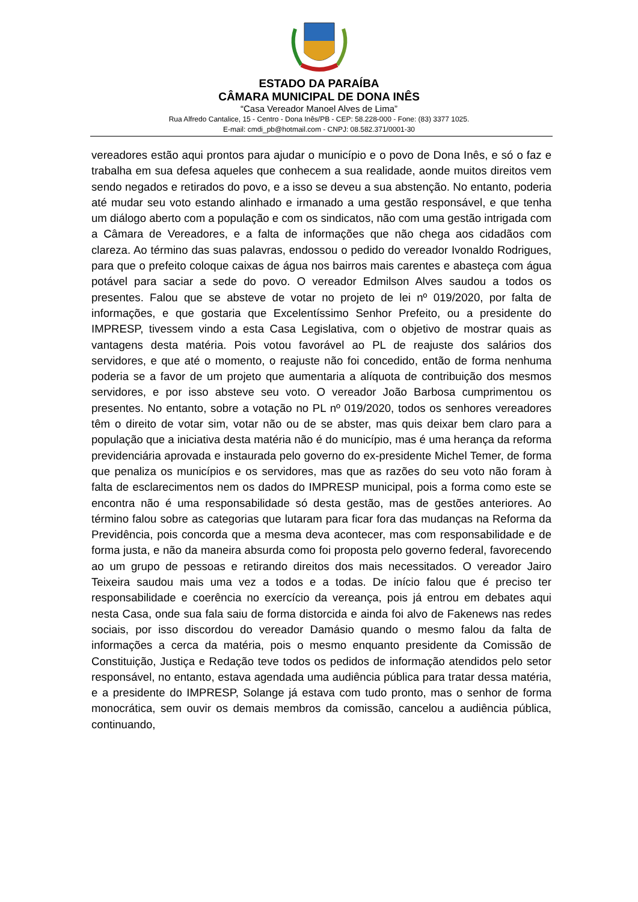ESTADO DA PARAÍBA
CÂMARA MUNICIPAL DE DONA INÊS
“Casa Vereador Manoel Alves de Lima”
Rua Alfredo Cantalice, 15 - Centro - Dona Inês/PB - CEP: 58.228-000 - Fone: (83) 3377 1025.
E-mail: cmdi_pb@hotmail.com - CNPJ: 08.582.371/0001-30
vereadores estão aqui prontos para ajudar o município e o povo de Dona Inês, e só o faz e trabalha em sua defesa aqueles que conhecem a sua realidade, aonde muitos direitos vem sendo negados e retirados do povo, e a isso se deveu a sua abstenção. No entanto, poderia até mudar seu voto estando alinhado e irmanado a uma gestão responsável, e que tenha um diálogo aberto com a população e com os sindicatos, não com uma gestão intrigada com a Câmara de Vereadores, e a falta de informações que não chega aos cidadãos com clareza. Ao término das suas palavras, endossou o pedido do vereador Ivonaldo Rodrigues, para que o prefeito coloque caixas de água nos bairros mais carentes e abasteça com água potável para saciar a sede do povo. O vereador Edmilson Alves saudou a todos os presentes. Falou que se absteve de votar no projeto de lei nº 019/2020, por falta de informações, e que gostaria que Excelentíssimo Senhor Prefeito, ou a presidente do IMPRESP, tivessem vindo a esta Casa Legislativa, com o objetivo de mostrar quais as vantagens desta matéria. Pois votou favorável ao PL de reajuste dos salários dos servidores, e que até o momento, o reajuste não foi concedido, então de forma nenhuma poderia se a favor de um projeto que aumentaria a alíquota de contribuição dos mesmos servidores, e por isso absteve seu voto. O vereador João Barbosa cumprimentou os presentes. No entanto, sobre a votação no PL nº 019/2020, todos os senhores vereadores têm o direito de votar sim, votar não ou de se abster, mas quis deixar bem claro para a população que a iniciativa desta matéria não é do município, mas é uma herança da reforma previdenciária aprovada e instaurada pelo governo do ex-presidente Michel Temer, de forma que penaliza os municípios e os servidores, mas que as razões do seu voto não foram à falta de esclarecimentos nem os dados do IMPRESP municipal, pois a forma como este se encontra não é uma responsabilidade só desta gestão, mas de gestões anteriores. Ao término falou sobre as categorias que lutaram para ficar fora das mudanças na Reforma da Previdência, pois concorda que a mesma deva acontecer, mas com responsabilidade e de forma justa, e não da maneira absurda como foi proposta pelo governo federal, favorecendo ao um grupo de pessoas e retirando direitos dos mais necessitados. O vereador Jairo Teixeira saudou mais uma vez a todos e a todas. De início falou que é preciso ter responsabilidade e coerência no exercício da vereança, pois já entrou em debates aqui nesta Casa, onde sua fala saiu de forma distorcida e ainda foi alvo de Fakenews nas redes sociais, por isso discordou do vereador Damásio quando o mesmo falou da falta de informações a cerca da matéria, pois o mesmo enquanto presidente da Comissão de Constituição, Justiça e Redação teve todos os pedidos de informação atendidos pelo setor responsável, no entanto, estava agendada uma audiência pública para tratar dessa matéria, e a presidente do IMPRESP, Solange já estava com tudo pronto, mas o senhor de forma monocrática, sem ouvir os demais membros da comissão, cancelou a audiência pública, continuando,